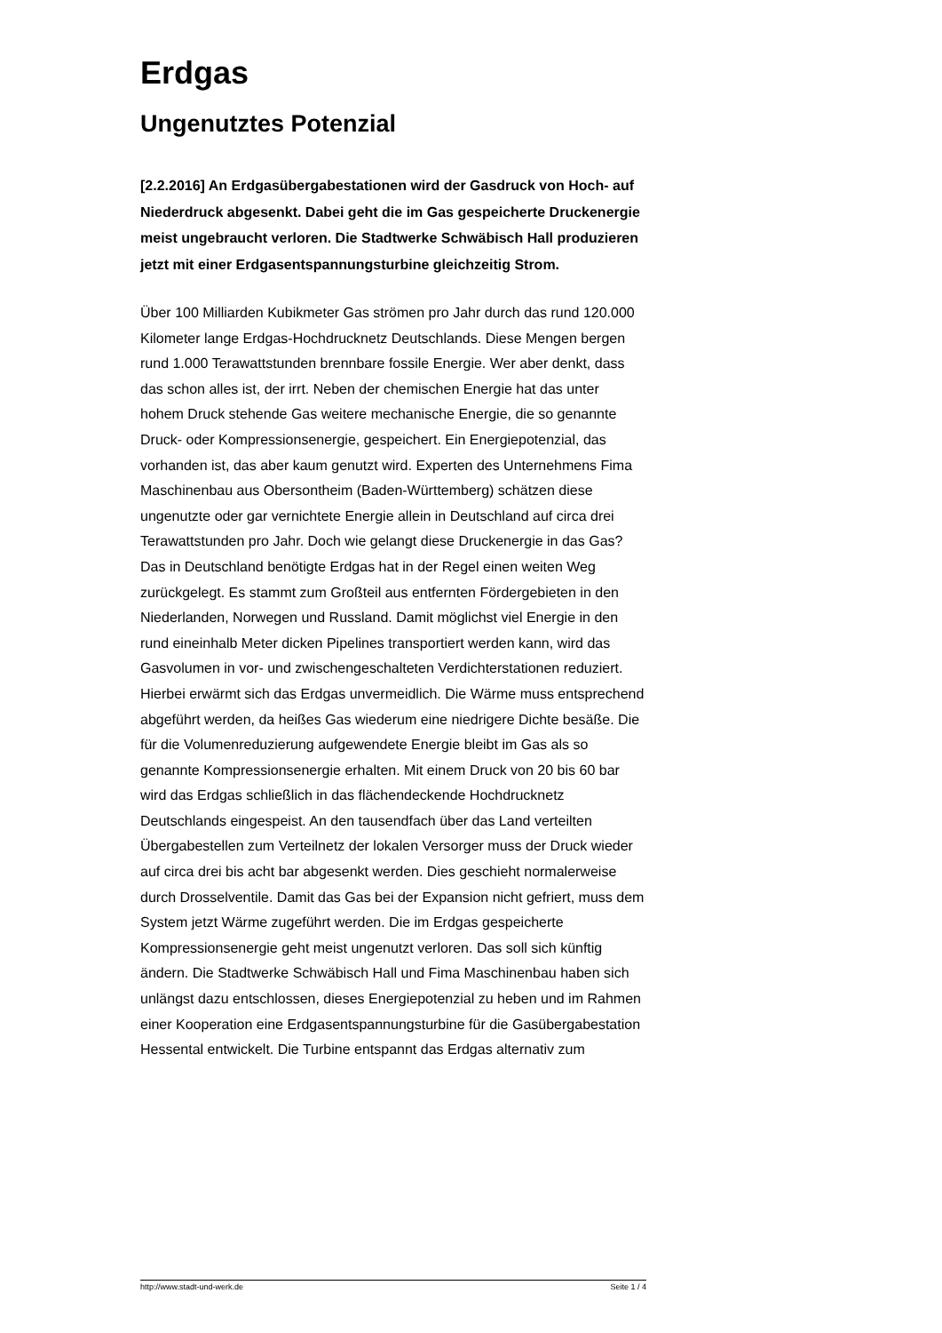Erdgas
Ungenutztes Potenzial
[2.2.2016] An Erdgasübergabestationen wird der Gasdruck von Hoch- auf Niederdruck abgesenkt. Dabei geht die im Gas gespeicherte Druckenergie meist ungebraucht verloren. Die Stadtwerke Schwäbisch Hall produzieren jetzt mit einer Erdgasentspannungsturbine gleichzeitig Strom.
Über 100 Milliarden Kubikmeter Gas strömen pro Jahr durch das rund 120.000 Kilometer lange Erdgas-Hochdrucknetz Deutschlands. Diese Mengen bergen rund 1.000 Terawattstunden brennbare fossile Energie. Wer aber denkt, dass das schon alles ist, der irrt. Neben der chemischen Energie hat das unter hohem Druck stehende Gas weitere mechanische Energie, die so genannte Druck- oder Kompressionsenergie, gespeichert. Ein Energiepotenzial, das vorhanden ist, das aber kaum genutzt wird. Experten des Unternehmens Fima Maschinenbau aus Obersontheim (Baden-Württemberg) schätzen diese ungenutzte oder gar vernichtete Energie allein in Deutschland auf circa drei Terawattstunden pro Jahr. Doch wie gelangt diese Druckenergie in das Gas? Das in Deutschland benötigte Erdgas hat in der Regel einen weiten Weg zurückgelegt. Es stammt zum Großteil aus entfernten Fördergebieten in den Niederlanden, Norwegen und Russland. Damit möglichst viel Energie in den rund eineinhalb Meter dicken Pipelines transportiert werden kann, wird das Gasvolumen in vor- und zwischengeschalteten Verdichterstationen reduziert. Hierbei erwärmt sich das Erdgas unvermeidlich. Die Wärme muss entsprechend abgeführt werden, da heißes Gas wiederum eine niedrigere Dichte besäße. Die für die Volumenreduzierung aufgewendete Energie bleibt im Gas als so genannte Kompressionsenergie erhalten. Mit einem Druck von 20 bis 60 bar wird das Erdgas schließlich in das flächendeckende Hochdrucknetz Deutschlands eingespeist. An den tausendfach über das Land verteilten Übergabestellen zum Verteilnetz der lokalen Versorger muss der Druck wieder auf circa drei bis acht bar abgesenkt werden. Dies geschieht normalerweise durch Drosselventile. Damit das Gas bei der Expansion nicht gefriert, muss dem System jetzt Wärme zugeführt werden. Die im Erdgas gespeicherte Kompressionsenergie geht meist ungenutzt verloren. Das soll sich künftig ändern. Die Stadtwerke Schwäbisch Hall und Fima Maschinenbau haben sich unlängst dazu entschlossen, dieses Energiepotenzial zu heben und im Rahmen einer Kooperation eine Erdgasentspannungsturbine für die Gasübergabestation Hessental entwickelt. Die Turbine entspannt das Erdgas alternativ zum
http://www.stadt-und-werk.de Seite 1 / 4